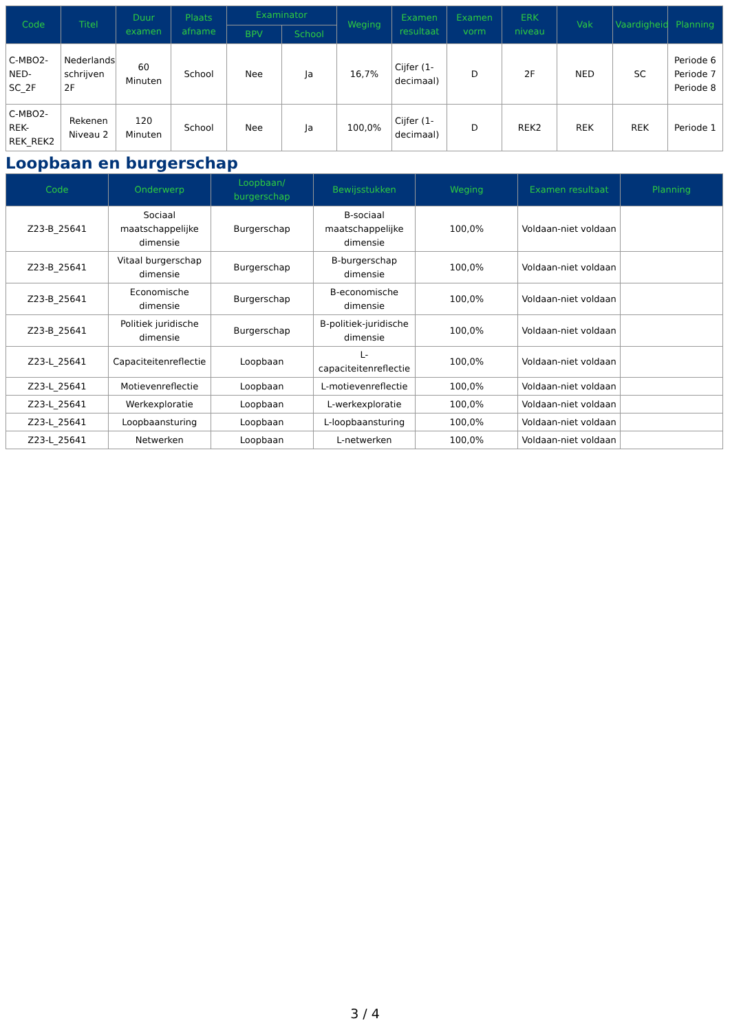| Code | Titel | Duur examen | Plaats afname | Examinator | | Weging | Examen resultaat | Examen vorm | ERK niveau | Vak | Vaardigheid | Planning |
| --- | --- | --- | --- | --- | --- | --- | --- | --- | --- | --- | --- | --- |
| | | | | BPV | School | | | | | | | |
| C-MBO2-NED-SC_2F | Nederlands schrijven 2F | 60 Minuten | School | Nee | Ja | 16,7% | Cijfer (1-decimaal) | D | 2F | NED | SC | Periode 6 Periode 7 Periode 8 |
| C-MBO2-REK-REK_REK2 | Rekenen Niveau 2 | 120 Minuten | School | Nee | Ja | 100,0% | Cijfer (1-decimaal) | D | REK2 | REK | REK | Periode 1 |
Loopbaan en burgerschap
| Code | Onderwerp | Loopbaan/ burgerschap | Bewijsstukken | Weging | Examen resultaat | Planning |
| --- | --- | --- | --- | --- | --- | --- |
| Z23-B_25641 | Sociaal maatschappelijke dimensie | Burgerschap | B-sociaal maatschappelijke dimensie | 100,0% | Voldaan-niet voldaan | |
| Z23-B_25641 | Vitaal burgerschap dimensie | Burgerschap | B-burgerschap dimensie | 100,0% | Voldaan-niet voldaan | |
| Z23-B_25641 | Economische dimensie | Burgerschap | B-economische dimensie | 100,0% | Voldaan-niet voldaan | |
| Z23-B_25641 | Politiek juridische dimensie | Burgerschap | B-politiek-juridische dimensie | 100,0% | Voldaan-niet voldaan | |
| Z23-L_25641 | Capaciteitenreflectie | Loopbaan | L-capaciteitenreflectie | 100,0% | Voldaan-niet voldaan | |
| Z23-L_25641 | Motievenreflectie | Loopbaan | L-motievenreflectie | 100,0% | Voldaan-niet voldaan | |
| Z23-L_25641 | Werkexploratie | Loopbaan | L-werkexploratie | 100,0% | Voldaan-niet voldaan | |
| Z23-L_25641 | Loopbaansturing | Loopbaan | L-loopbaansturing | 100,0% | Voldaan-niet voldaan | |
| Z23-L_25641 | Netwerken | Loopbaan | L-netwerken | 100,0% | Voldaan-niet voldaan | |
3 / 4